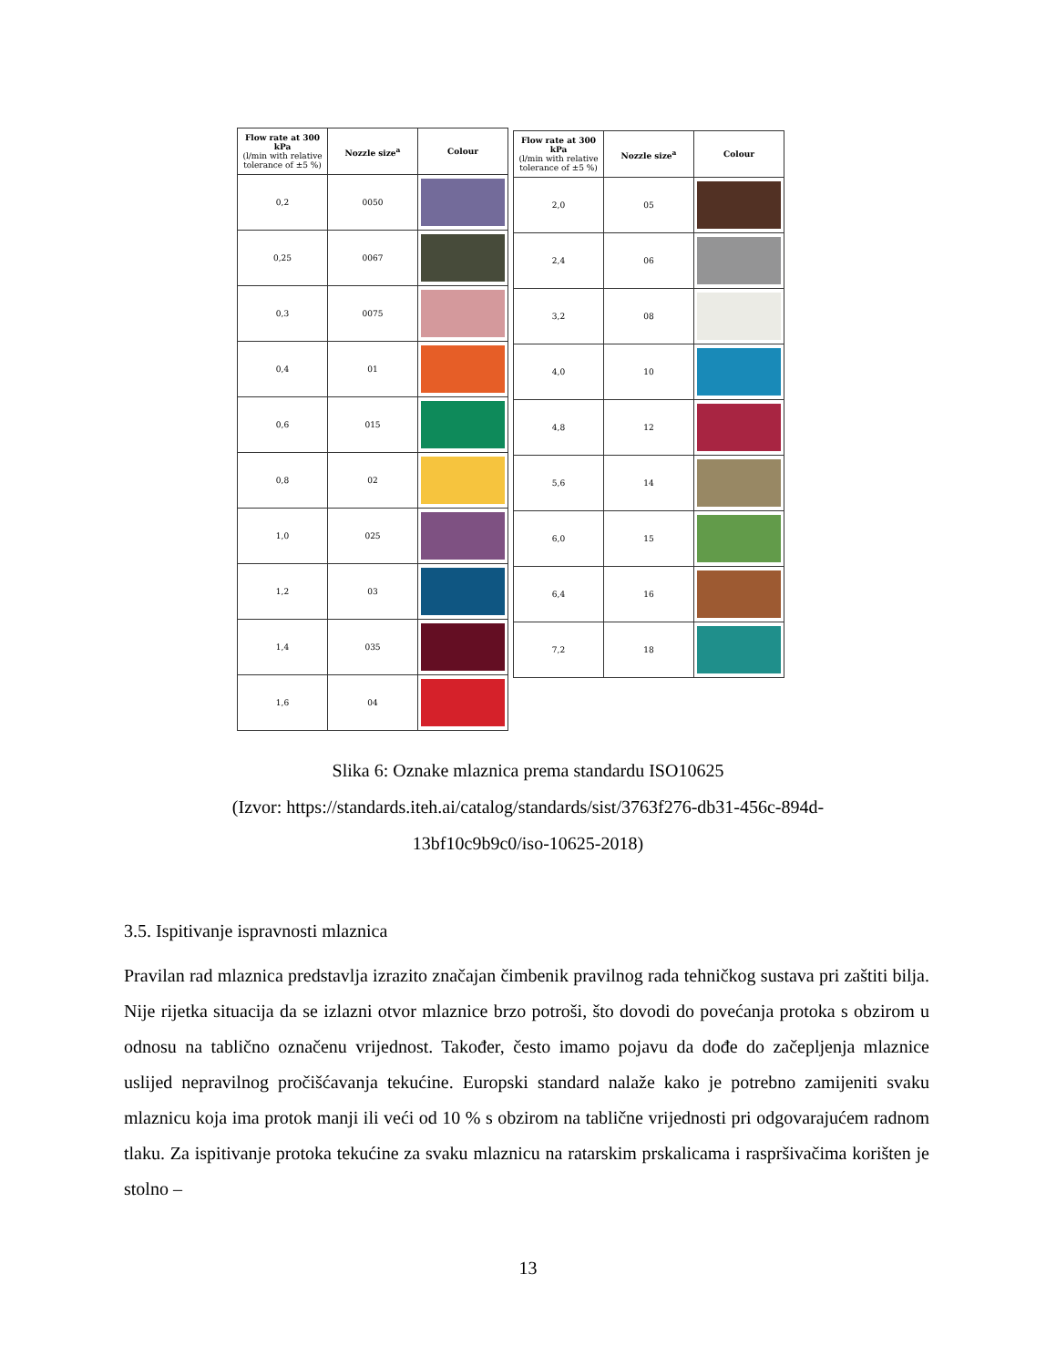| Flow rate at 300 kPa (l/min with relative tolerance of ±5 %) | Nozzle size<sup>a</sup> | Colour |
| --- | --- | --- |
| 0,2 | 0050 | |
| 0,25 | 0067 | |
| 0,3 | 0075 | |
| 0,4 | 01 | |
| 0,6 | 015 | |
| 0,8 | 02 | |
| 1,0 | 025 | |
| 1,2 | 03 | |
| 1,4 | 035 | |
| 1,6 | 04 | |
| Flow rate at 300 kPa (l/min with relative tolerance of ±5 %) | Nozzle size<sup>a</sup> | Colour |
| --- | --- | --- |
| 2,0 | 05 | |
| 2,4 | 06 | |
| 3,2 | 08 | |
| 4,0 | 10 | |
| 4,8 | 12 | |
| 5,6 | 14 | |
| 6,0 | 15 | |
| 6,4 | 16 | |
| 7,2 | 18 | |
Slika 6: Oznake mlaznica prema standardu ISO10625
(Izvor: https://standards.iteh.ai/catalog/standards/sist/3763f276-db31-456c-894d-
13bf10c9b9c0/iso-10625-2018)
3.5. Ispitivanje ispravnosti mlaznica
Pravilan rad mlaznica predstavlja izrazito značajan čimbenik pravilnog rada tehničkog sustava pri zaštiti bilja. Nije rijetka situacija da se izlazni otvor mlaznice brzo potroši, što dovodi do povećanja protoka s obzirom u odnosu na tablično označenu vrijednost. Također, često imamo pojavu da dođe do začepljenja mlaznice uslijed nepravilnog pročišćavanja tekućine. Europski standard nalaže kako je potrebno zamijeniti svaku mlaznicu koja ima protok manji ili veći od 10 % s obzirom na tablične vrijednosti pri odgovarajućem radnom tlaku. Za ispitivanje protoka tekućine za svaku mlaznicu na ratarskim prskalicama i raspršivačima korišten je stolno –
13